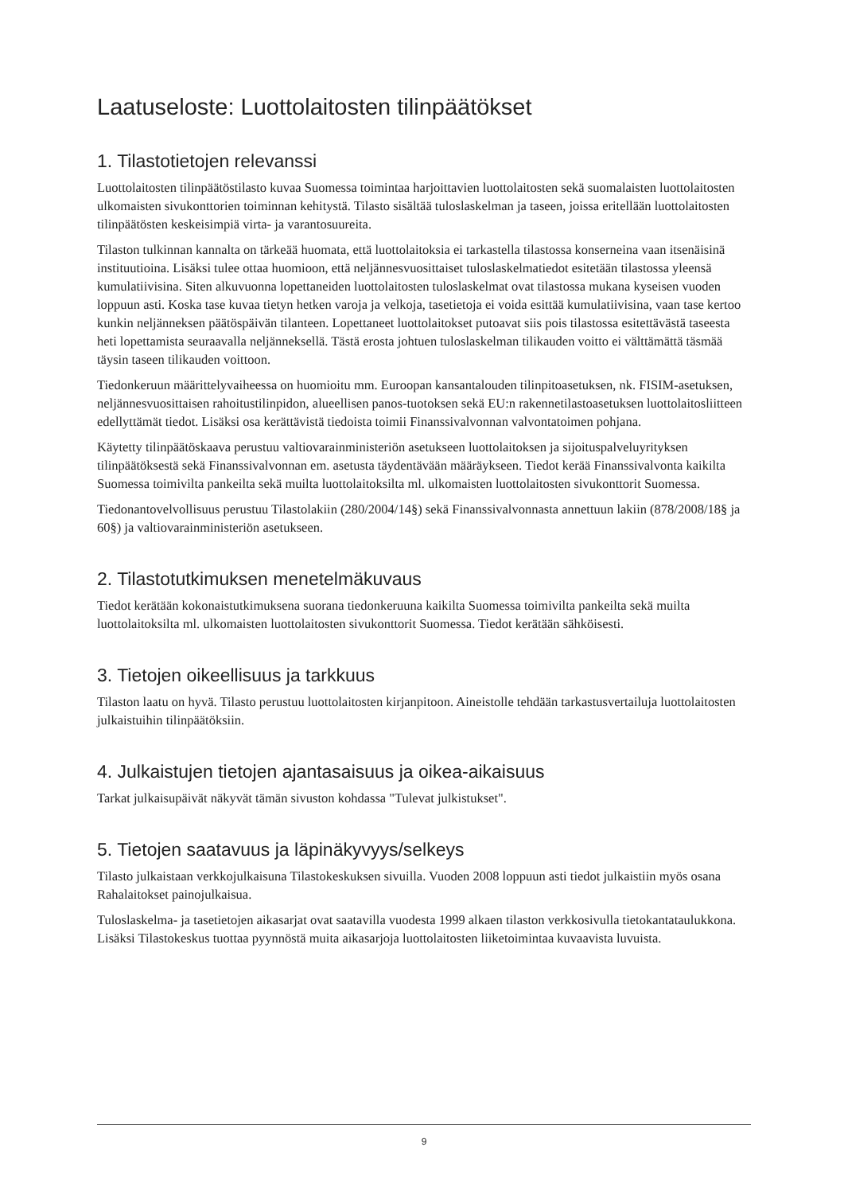Laatuseloste: Luottolaitosten tilinpäätökset
1. Tilastotietojen relevanssi
Luottolaitosten tilinpäätöstilasto kuvaa Suomessa toimintaa harjoittavien luottolaitosten sekä suomalaisten luottolaitosten ulkomaisten sivukonttorien toiminnan kehitystä. Tilasto sisältää tuloslaskelman ja taseen, joissa eritellään luottolaitosten tilinpäätösten keskeisimpiä virta- ja varantosuureita.
Tilaston tulkinnan kannalta on tärkeää huomata, että luottolaitoksia ei tarkastella tilastossa konserneina vaan itsenäisinä instituutioina. Lisäksi tulee ottaa huomioon, että neljännesvuosittaiset tuloslaskelmatiedot esitetään tilastossa yleensä kumulatiivisina. Siten alkuvuonna lopettaneiden luottolaitosten tuloslaskelmat ovat tilastossa mukana kyseisen vuoden loppuun asti. Koska tase kuvaa tietyn hetken varoja ja velkoja, tasetietoja ei voida esittää kumulatiivisina, vaan tase kertoo kunkin neljänneksen päätöspäivän tilanteen. Lopettaneet luottolaitokset putoavat siis pois tilastossa esitettävästä taseesta heti lopettamista seuraavalla neljänneksellä. Tästä erosta johtuen tuloslaskelman tilikauden voitto ei välttämättä täsmää täysin taseen tilikauden voittoon.
Tiedonkeruun määrittelyvaiheessa on huomioitu mm. Euroopan kansantalouden tilinpitoasetuksen, nk. FISIM-asetuksen, neljännesvuosittaisen rahoitustilinpidon, alueellisen panos-tuotoksen sekä EU:n rakennetilastoasetuksen luottolaitosliitteen edellyttämät tiedot. Lisäksi osa kerättävistä tiedoista toimii Finanssivalvonnan valvontatoimen pohjana.
Käytetty tilinpäätöskaava perustuu valtiovarainministeriön asetukseen luottolaitoksen ja sijoituspalveluyrityksen tilinpäätöksestä sekä Finanssivalvonnan em. asetusta täydentävään määräykseen. Tiedot kerää Finanssivalvonta kaikilta Suomessa toimivilta pankeilta sekä muilta luottolaitoksilta ml. ulkomaisten luottolaitosten sivukonttorit Suomessa.
Tiedonantovelvollisuus perustuu Tilastolakiin (280/2004/14§) sekä Finanssivalvonnasta annettuun lakiin (878/2008/18§ ja 60§) ja valtiovarainministeriön asetukseen.
2. Tilastotutkimuksen menetelmäkuvaus
Tiedot kerätään kokonaistutkimuksena suorana tiedonkeruuna kaikilta Suomessa toimivilta pankeilta sekä muilta luottolaitoksilta ml. ulkomaisten luottolaitosten sivukonttorit Suomessa. Tiedot kerätään sähköisesti.
3. Tietojen oikeellisuus ja tarkkuus
Tilaston laatu on hyvä. Tilasto perustuu luottolaitosten kirjanpitoon. Aineistolle tehdään tarkastusvertailuja luottolaitosten julkaistuihin tilinpäätöksiin.
4. Julkaistujen tietojen ajantasaisuus ja oikea-aikaisuus
Tarkat julkaisupäivät näkyvät tämän sivuston kohdassa "Tulevat julkistukset".
5. Tietojen saatavuus ja läpinäkyvyys/selkeys
Tilasto julkaistaan verkkojulkaisuna Tilastokeskuksen sivuilla. Vuoden 2008 loppuun asti tiedot julkaistiin myös osana Rahalaitokset painojulkaisua.
Tuloslaskelma- ja tasetietojen aikasarjat ovat saatavilla vuodesta 1999 alkaen tilaston verkkosivulla tietokantataulukkona. Lisäksi Tilastokeskus tuottaa pyynnöstä muita aikasarjoja luottolaitosten liiketoimintaa kuvaavista luvuista.
9